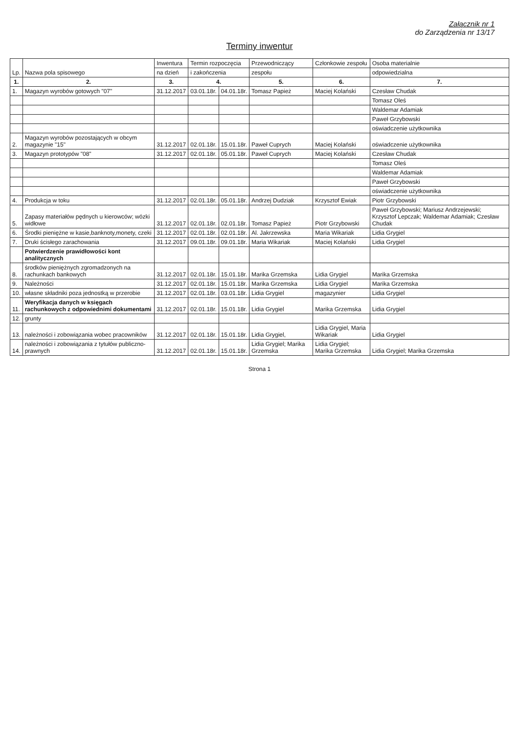Załącznik nr 1
do Zarządzenia nr 13/17
Terminy inwentur
| Lp. | Nazwa pola spisowego | Inwentura | Termin rozpoczęcia | | Przewodniczący | Członkowie zespołu | Osoba materialnie |
| --- | --- | --- | --- | --- | --- | --- | --- |
| | | na dzień | i zakończenia | | zespołu | | odpowiedzialna |
| 1. | 2. | 3. | 4. | | 5. | 6. | 7. |
| 1. | Magazyn wyrobów gotowych "07" | 31.12.2017 | 03.01.18r. | 04.01.18r. | Tomasz Papież | Maciej Kolański | Czesław Chudak |
| | | | | | | | Tomasz Oleś |
| | | | | | | | Waldemar Adamiak |
| | | | | | | | Paweł Grzybowski |
| | | | | | | | oświadczenie użytkownika |
| 2. | Magazyn wyrobów pozostających w obcym magazynie "15" | 31.12.2017 | 02.01.18r. | 15.01.18r. | Paweł Cuprych | Maciej Kolański | oświadczenie użytkownika |
| 3. | Magazyn prototypów "08" | 31.12.2017 | 02.01.18r. | 05.01.18r. | Paweł Cuprych | Maciej Kolański | Czesław Chudak |
| | | | | | | | Tomasz Oleś |
| | | | | | | | Waldemar Adamiak |
| | | | | | | | Paweł Grzybowski |
| | | | | | | | oświadczenie użytkownika |
| 4. | Produkcja w toku | 31.12.2017 | 02.01.18r. | 05.01.18r. | Andrzej Dudziak | Krzysztof Ewiak | Piotr Grzybowski |
| 5. | Zapasy materiałów pędnych u kierowców; wózki widłowe | 31.12.2017 | 02.01.18r. | 02.01.18r. | Tomasz Papież | Piotr Grzybowski | Paweł Grzybowski; Mariusz Andrzejewski; Krzysztof Lepczak; Waldemar Adamiak; Czesław Chudak |
| 6. | Środki pieniężne w kasie,banknoty,monety, czeki | 31.12.2017 | 02.01.18r. | 02.01.18r. | Al. Jakrzewska | Maria Wikariak | Lidia Grygiel |
| 7. | Druki ścisłego zarachowania | 31.12.2017 | 09.01.18r. | 09.01.18r. | Maria Wikariak | Maciej Kolański | Lidia Grygiel |
| | Potwierdzenie prawidłowości kont analitycznych | | | | | | |
| 8. | środków pieniężnych zgromadzonych na rachunkach bankowych | 31.12.2017 | 02.01.18r. | 15.01.18r. | Marika Grzemska | Lidia Grygiel | Marika Grzemska |
| 9. | Należności | 31.12.2017 | 02.01.18r. | 15.01.18r. | Marika Grzemska | Lidia Grygiel | Marika Grzemska |
| 10. | własne składniki poza jednostką w przerobie | 31.12.2017 | 02.01.18r. | 03.01.18r. | Lidia Grygiel | magazynier | Lidia Grygiel |
| 11. | Weryfikacja danych w księgach rachunkowych z odpowiednimi dokumentami | 31.12.2017 | 02.01.18r. | 15.01.18r. | Lidia Grygiel | Marika Grzemska | Lidia Grygiel |
| 12. | grunty | | | | | | |
| 13. | należności i zobowiązania wobec pracowników | 31.12.2017 | 02.01.18r. | 15.01.18r. | Lidia Grygiel, | Lidia Grygiel, Maria Wikariak | Lidia Grygiel |
| 14. | należności i zobowiązania z tytułów publiczno-prawnych | 31.12.2017 | 02.01.18r. | 15.01.18r. | Lidia Grygiel; Marika Grzemska | Lidia Grygiel; Marika Grzemska | Lidia Grygiel; Marika Grzemska |
Strona 1